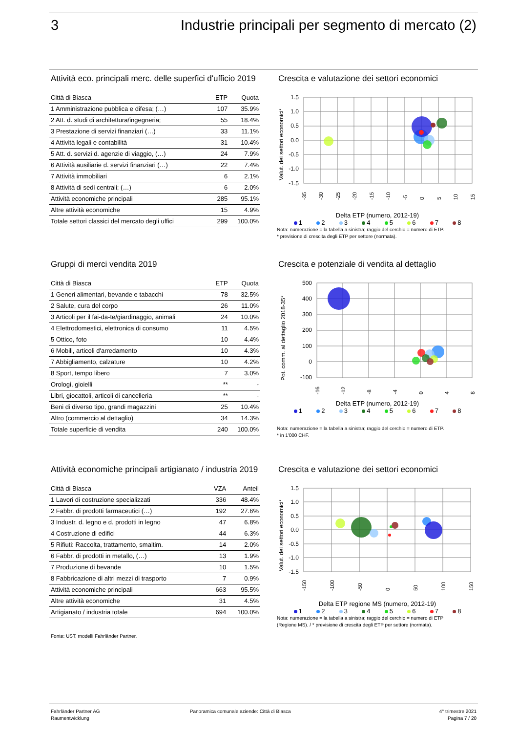3 Industrie principali per segmento di mercato (2)
Attività eco. principali merc. delle superfici d'ufficio 2019
| Città di Biasca | ETP | Quota |
| --- | --- | --- |
| 1 Amministrazione pubblica e difesa; (…) | 107 | 35.9% |
| 2 Att. d. studi di architettura/ingegneria; | 55 | 18.4% |
| 3 Prestazione di servizi finanziari (…) | 33 | 11.1% |
| 4 Attività legali e contabilità | 31 | 10.4% |
| 5 Att. d. servizi d. agenzie di viaggio, (…) | 24 | 7.9% |
| 6 Attività ausiliarie d. servizi finanziari (…) | 22 | 7.4% |
| 7 Attività immobiliari | 6 | 2.1% |
| 8 Attività di sedi centrali; (…) | 6 | 2.0% |
| Attività economiche principali | 285 | 95.1% |
| Altre attività economiche | 15 | 4.9% |
| Totale settori classici del mercato degli uffici | 299 | 100.0% |
Crescita e valutazione dei settori economici
Valut. dei settori economici*
1.5
1.0
0.5
0.0
-0.5
-1.0
-1.5
-35
-30
-25
-20
-15
-10
-5
0
5
10
15
Delta ETP (numero, 2012-19)
1 2 3 4 5 6 7 8
Nota: numerazione = la tabella a sinistra; raggio del cerchio = numero di ETP.
* previsione di crescita degli ETP per settore (normata).
Gruppi di merci vendita 2019
| Città di Biasca | ETP | Quota |
| --- | --- | --- |
| 1 Generi alimentari, bevande e tabacchi | 78 | 32.5% |
| 2 Salute, cura del corpo | 26 | 11.0% |
| 3 Articoli per il fai-da-te/giardinaggio, animali | 24 | 10.0% |
| 4 Elettrodomestici, elettronica di consumo | 11 | 4.5% |
| 5 Ottico, foto | 10 | 4.4% |
| 6 Mobili, articoli d'arredamento | 10 | 4.3% |
| 7 Abbigliamento, calzature | 10 | 4.2% |
| 8 Sport, tempo libero | 7 | 3.0% |
| Orologi, gioielli | ** | - |
| Libri, giocattoli, articoli di cancelleria | ** | - |
| Beni di diverso tipo, grandi magazzini | 25 | 10.4% |
| Altro (commercio al dettaglio) | 34 | 14.3% |
| Totale superficie di vendita | 240 | 100.0% |
Crescita e potenziale di vendita al dettaglio
Pot. comm. al dettaglio 2018-35*
500
400
300
200
100
0
-100
-16
-12
-8
-4
0
4
8
Delta ETP (numero, 2012-19)
1 2 3 4 5 6 7 8
Nota: numerazione = la tabella a sinistra; raggio del cerchio = numero di ETP.
* in 1'000 CHF.
Attività economiche principali artigianato / industria 2019
| Città di Biasca | VZA | Anteil |
| --- | --- | --- |
| 1 Lavori di costruzione specializzati | 336 | 48.4% |
| 2 Fabbr. di prodotti farmaceutici (…) | 192 | 27.6% |
| 3 Industr. d. legno e d. prodotti in legno | 47 | 6.8% |
| 4 Costruzione di edifici | 44 | 6.3% |
| 5 Rifiuti: Raccolta, trattamento, smaltim. | 14 | 2.0% |
| 6 Fabbr. di prodotti in metallo, (…) | 13 | 1.9% |
| 7 Produzione di bevande | 10 | 1.5% |
| 8 Fabbricazione di altri mezzi di trasporto | 7 | 0.9% |
| Attività economiche principali | 663 | 95.5% |
| Altre attività economiche | 31 | 4.5% |
| Artigianato / industria totale | 694 | 100.0% |
Fonte: UST, modelli Fahrländer Partner.
Crescita e valutazione dei settori economici
Valut. dei settori economici*
1.5
1.0
0.5
0.0
-0.5
-1.0
-1.5
-150
-100
-50
0
50
100
150
Delta ETP regione MS (numero, 2012-19)
1 2 3 4 5 6 7 8
Nota: numerazione = la tabella a sinistra; raggio del cerchio = numero di ETP
(Regione MS). / * previsione di crescita degli ETP per settore (normata).
Fahrländer Partner AG
Raumentwicklung
Panoramica comunale aziende: Città di Biasca
4° trimestre 2021
Pagina 7 / 20